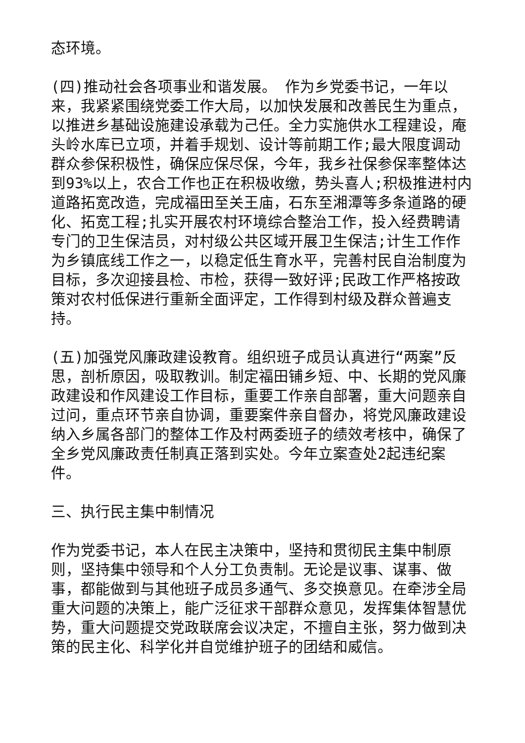态环境。
(四)推动社会各项事业和谐发展。 作为乡党委书记，一年以来，我紧紧围绕党委工作大局，以加快发展和改善民生为重点，以推进乡基础设施建设承载为己任。全力实施供水工程建设，庵头岭水库已立项，并着手规划、设计等前期工作;最大限度调动群众参保积极性，确保应保尽保，今年，我乡社保参保率整体达到93%以上，农合工作也正在积极收缴，势头喜人;积极推进村内道路拓宽改造，完成福田至关王庙，石东至湘潭等多条道路的硬化、拓宽工程;扎实开展农村环境综合整治工作，投入经费聘请专门的卫生保洁员，对村级公共区域开展卫生保洁;计生工作作为乡镇底线工作之一，以稳定低生育水平，完善村民自治制度为目标，多次迎接县检、市检，获得一致好评;民政工作严格按政策对农村低保进行重新全面评定，工作得到村级及群众普遍支持。
(五)加强党风廉政建设教育。组织班子成员认真进行“两案”反思，剖析原因，吸取教训。制定福田铺乡短、中、长期的党风廉政建设和作风建设工作目标，重要工作亲自部署，重大问题亲自过问，重点环节亲自协调，重要案件亲自督办，将党风廉政建设纳入乡属各部门的整体工作及村两委班子的绩效考核中，确保了全乡党风廉政责任制真正落到实处。今年立案查处2起违纪案件。
三、执行民主集中制情况
作为党委书记，本人在民主决策中，坚持和贯彻民主集中制原则，坚持集中领导和个人分工负责制。无论是议事、谋事、做事，都能做到与其他班子成员多通气、多交换意见。在牵涉全局重大问题的决策上，能广泛征求干部群众意见，发挥集体智慧优势，重大问题提交党政联席会议决定，不擅自主张，努力做到决策的民主化、科学化并自觉维护班子的团结和威信。